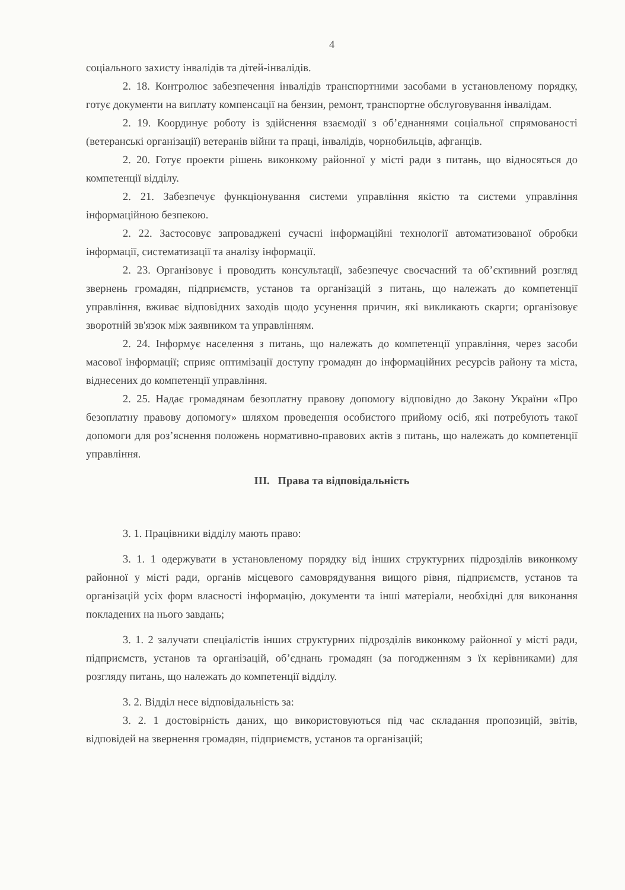4
соціального захисту інвалідів та дітей-інвалідів.
2. 18. Контролює забезпечення інвалідів транспортними засобами в установленому порядку, готує документи на виплату компенсації на бензин, ремонт, транспортне обслуговування інвалідам.
2. 19. Координує роботу із здійснення взаємодії з об’єднаннями соціальної спрямованості (ветеранські організації) ветеранів війни та праці, інвалідів, чорнобильців, афганців.
2. 20. Готує проекти рішень виконкому районної у місті ради з питань, що відносяться до компетенції відділу.
2. 21. Забезпечує функціонування системи управління якістю та системи управління інформаційною безпекою.
2. 22. Застосовує запроваджені сучасні інформаційні технології автоматизованої обробки інформації, систематизації та аналізу інформації.
2. 23. Організовує і проводить консультації, забезпечує своєчасний та об’єктивний розгляд звернень громадян, підприємств, установ та організацій з питань, що належать до компетенції управління, вживає відповідних заходів щодо усунення причин, які викликають скарги; організовує зворотній зв'язок між заявником та управлінням.
2. 24. Інформує населення з питань, що належать до компетенції управління, через засоби масової інформації; сприяє оптимізації доступу громадян до інформаційних ресурсів району та міста, віднесених до компетенції управління.
2. 25. Надає громадянам безоплатну правову допомогу відповідно до Закону України «Про безоплатну правову допомогу» шляхом проведення особистого прийому осіб, які потребують такої допомоги для роз’яснення положень нормативно-правових актів з питань, що належать до компетенції управління.
III. Права та відповідальність
3. 1. Працівники відділу мають право:
3. 1. 1 одержувати в установленому порядку від інших структурних підрозділів виконкому районної у місті ради, органів місцевого самоврядування вищого рівня, підприємств, установ та організацій усіх форм власності інформацію, документи та інші матеріали, необхідні для виконання покладених на нього завдань;
3. 1. 2 залучати спеціалістів інших структурних підрозділів виконкому районної у місті ради, підприємств, установ та організацій, об’єднань громадян (за погодженням з їх керівниками) для розгляду питань, що належать до компетенції відділу.
3. 2. Відділ несе відповідальність за:
3. 2. 1 достовірність даних, що використовуються під час складання пропозицій, звітів, відповідей на звернення громадян, підприємств, установ та організацій;